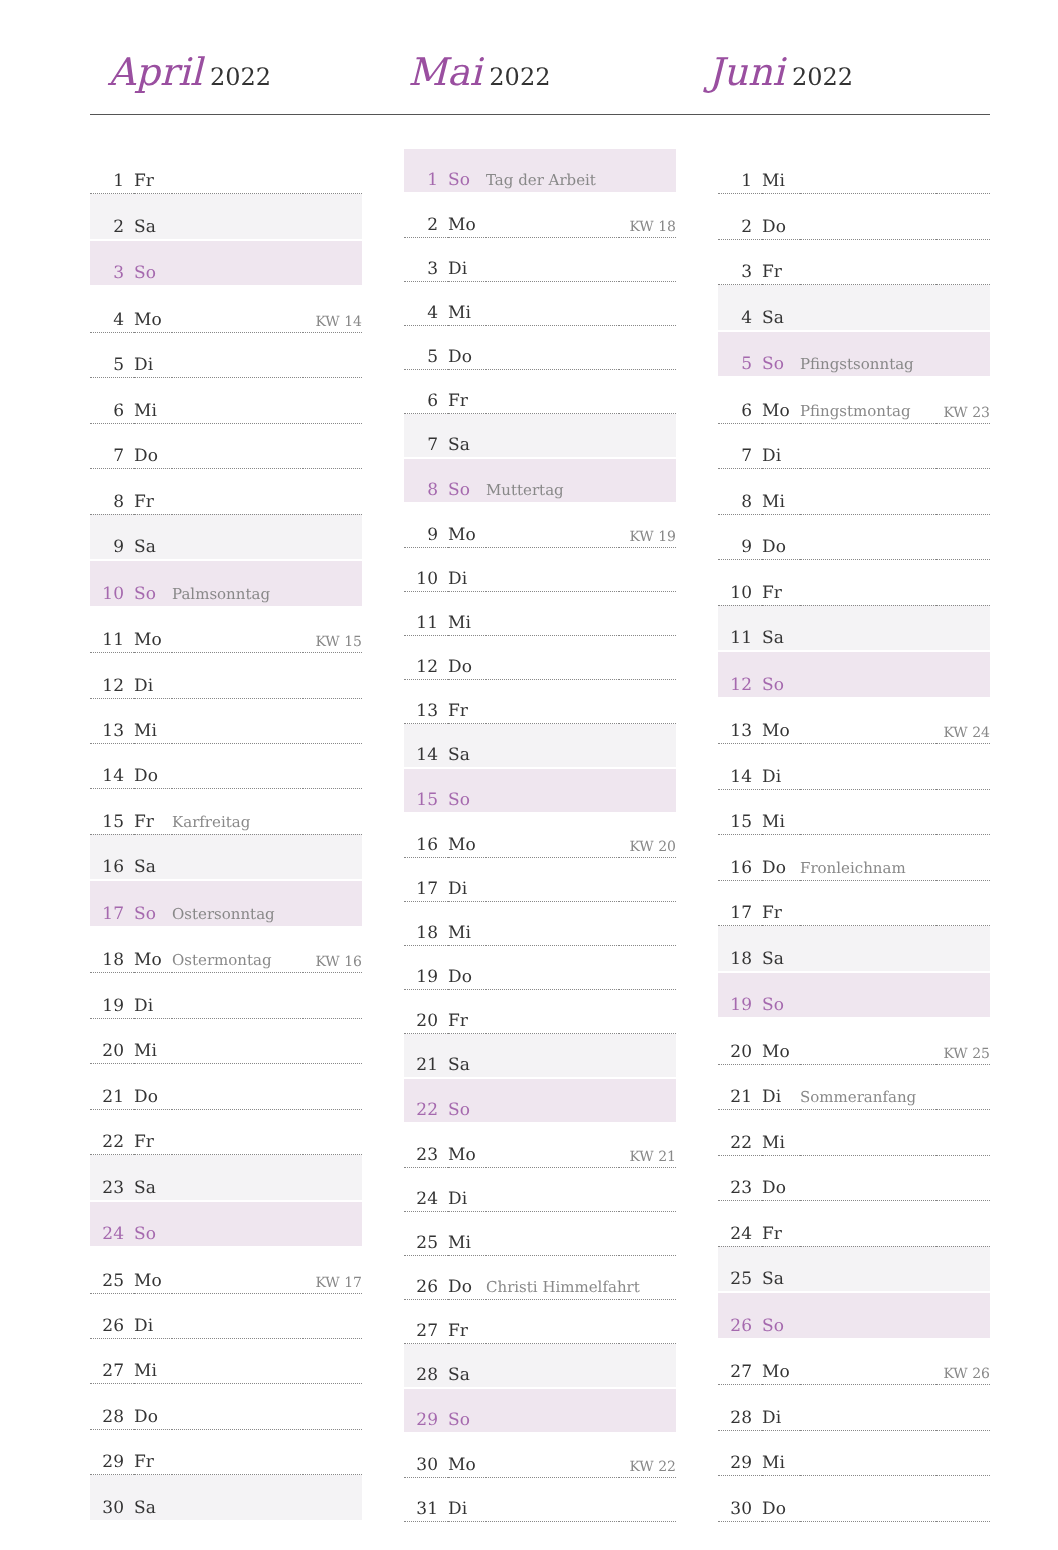April 2022
Mai 2022
Juni 2022
| 1 | Fr | | |
| 2 | Sa | | |
| 3 | So | | |
| 4 | Mo | | KW 14 |
| 5 | Di | | |
| 6 | Mi | | |
| 7 | Do | | |
| 8 | Fr | | |
| 9 | Sa | | |
| 10 | So | Palmsonntag | |
| 11 | Mo | | KW 15 |
| 12 | Di | | |
| 13 | Mi | | |
| 14 | Do | | |
| 15 | Fr | Karfreitag | |
| 16 | Sa | | |
| 17 | So | Ostersonntag | |
| 18 | Mo | Ostermontag | KW 16 |
| 19 | Di | | |
| 20 | Mi | | |
| 21 | Do | | |
| 22 | Fr | | |
| 23 | Sa | | |
| 24 | So | | |
| 25 | Mo | | KW 17 |
| 26 | Di | | |
| 27 | Mi | | |
| 28 | Do | | |
| 29 | Fr | | |
| 30 | Sa | | |
| 1 | So | Tag der Arbeit | |
| 2 | Mo | | KW 18 |
| 3 | Di | | |
| 4 | Mi | | |
| 5 | Do | | |
| 6 | Fr | | |
| 7 | Sa | | |
| 8 | So | Muttertag | |
| 9 | Mo | | KW 19 |
| 10 | Di | | |
| 11 | Mi | | |
| 12 | Do | | |
| 13 | Fr | | |
| 14 | Sa | | |
| 15 | So | | |
| 16 | Mo | | KW 20 |
| 17 | Di | | |
| 18 | Mi | | |
| 19 | Do | | |
| 20 | Fr | | |
| 21 | Sa | | |
| 22 | So | | |
| 23 | Mo | | KW 21 |
| 24 | Di | | |
| 25 | Mi | | |
| 26 | Do | Christi Himmelfahrt | |
| 27 | Fr | | |
| 28 | Sa | | |
| 29 | So | | |
| 30 | Mo | | KW 22 |
| 31 | Di | | |
| 1 | Mi | | |
| 2 | Do | | |
| 3 | Fr | | |
| 4 | Sa | | |
| 5 | So | Pfingstsonntag | |
| 6 | Mo | Pfingstmontag | KW 23 |
| 7 | Di | | |
| 8 | Mi | | |
| 9 | Do | | |
| 10 | Fr | | |
| 11 | Sa | | |
| 12 | So | | |
| 13 | Mo | | KW 24 |
| 14 | Di | | |
| 15 | Mi | | |
| 16 | Do | Fronleichnam | |
| 17 | Fr | | |
| 18 | Sa | | |
| 19 | So | | |
| 20 | Mo | | KW 25 |
| 21 | Di | Sommeranfang | |
| 22 | Mi | | |
| 23 | Do | | |
| 24 | Fr | | |
| 25 | Sa | | |
| 26 | So | | |
| 27 | Mo | | KW 26 |
| 28 | Di | | |
| 29 | Mi | | |
| 30 | Do | | |